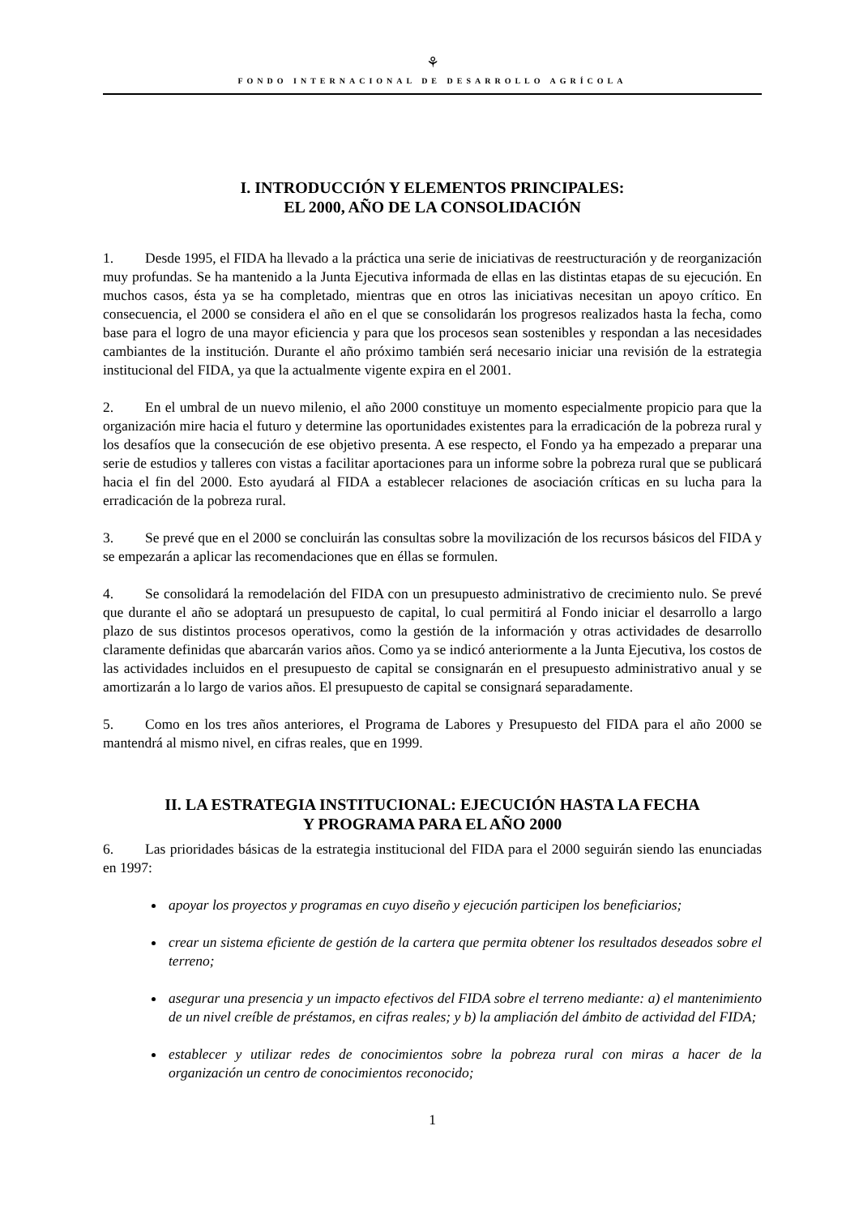⚘
FONDO INTERNACIONAL DE DESARROLLO AGRÍCOLA
I. INTRODUCCIÓN Y ELEMENTOS PRINCIPALES:
EL 2000, AÑO DE LA CONSOLIDACIÓN
1. Desde 1995, el FIDA ha llevado a la práctica una serie de iniciativas de reestructuración y de reorganización muy profundas. Se ha mantenido a la Junta Ejecutiva informada de ellas en las distintas etapas de su ejecución. En muchos casos, ésta ya se ha completado, mientras que en otros las iniciativas necesitan un apoyo crítico. En consecuencia, el 2000 se considera el año en el que se consolidarán los progresos realizados hasta la fecha, como base para el logro de una mayor eficiencia y para que los procesos sean sostenibles y respondan a las necesidades cambiantes de la institución. Durante el año próximo también será necesario iniciar una revisión de la estrategia institucional del FIDA, ya que la actualmente vigente expira en el 2001.
2. En el umbral de un nuevo milenio, el año 2000 constituye un momento especialmente propicio para que la organización mire hacia el futuro y determine las oportunidades existentes para la erradicación de la pobreza rural y los desafíos que la consecución de ese objetivo presenta. A ese respecto, el Fondo ya ha empezado a preparar una serie de estudios y talleres con vistas a facilitar aportaciones para un informe sobre la pobreza rural que se publicará hacia el fin del 2000. Esto ayudará al FIDA a establecer relaciones de asociación críticas en su lucha para la erradicación de la pobreza rural.
3. Se prevé que en el 2000 se concluirán las consultas sobre la movilización de los recursos básicos del FIDA y se empezarán a aplicar las recomendaciones que en éllas se formulen.
4. Se consolidará la remodelación del FIDA con un presupuesto administrativo de crecimiento nulo. Se prevé que durante el año se adoptará un presupuesto de capital, lo cual permitirá al Fondo iniciar el desarrollo a largo plazo de sus distintos procesos operativos, como la gestión de la información y otras actividades de desarrollo claramente definidas que abarcarán varios años. Como ya se indicó anteriormente a la Junta Ejecutiva, los costos de las actividades incluidos en el presupuesto de capital se consignarán en el presupuesto administrativo anual y se amortizarán a lo largo de varios años. El presupuesto de capital se consignará separadamente.
5. Como en los tres años anteriores, el Programa de Labores y Presupuesto del FIDA para el año 2000 se mantendrá al mismo nivel, en cifras reales, que en 1999.
II. LA ESTRATEGIA INSTITUCIONAL: EJECUCIÓN HASTA LA FECHA
Y PROGRAMA PARA EL AÑO 2000
6. Las prioridades básicas de la estrategia institucional del FIDA para el 2000 seguirán siendo las enunciadas en 1997:
apoyar los proyectos y programas en cuyo diseño y ejecución participen los beneficiarios;
crear un sistema eficiente de gestión de la cartera que permita obtener los resultados deseados sobre el terreno;
asegurar una presencia y un impacto efectivos del FIDA sobre el terreno mediante: a) el mantenimiento de un nivel creíble de préstamos, en cifras reales; y b) la ampliación del ámbito de actividad del FIDA;
establecer y utilizar redes de conocimientos sobre la pobreza rural con miras a hacer de la organización un centro de conocimientos reconocido;
1